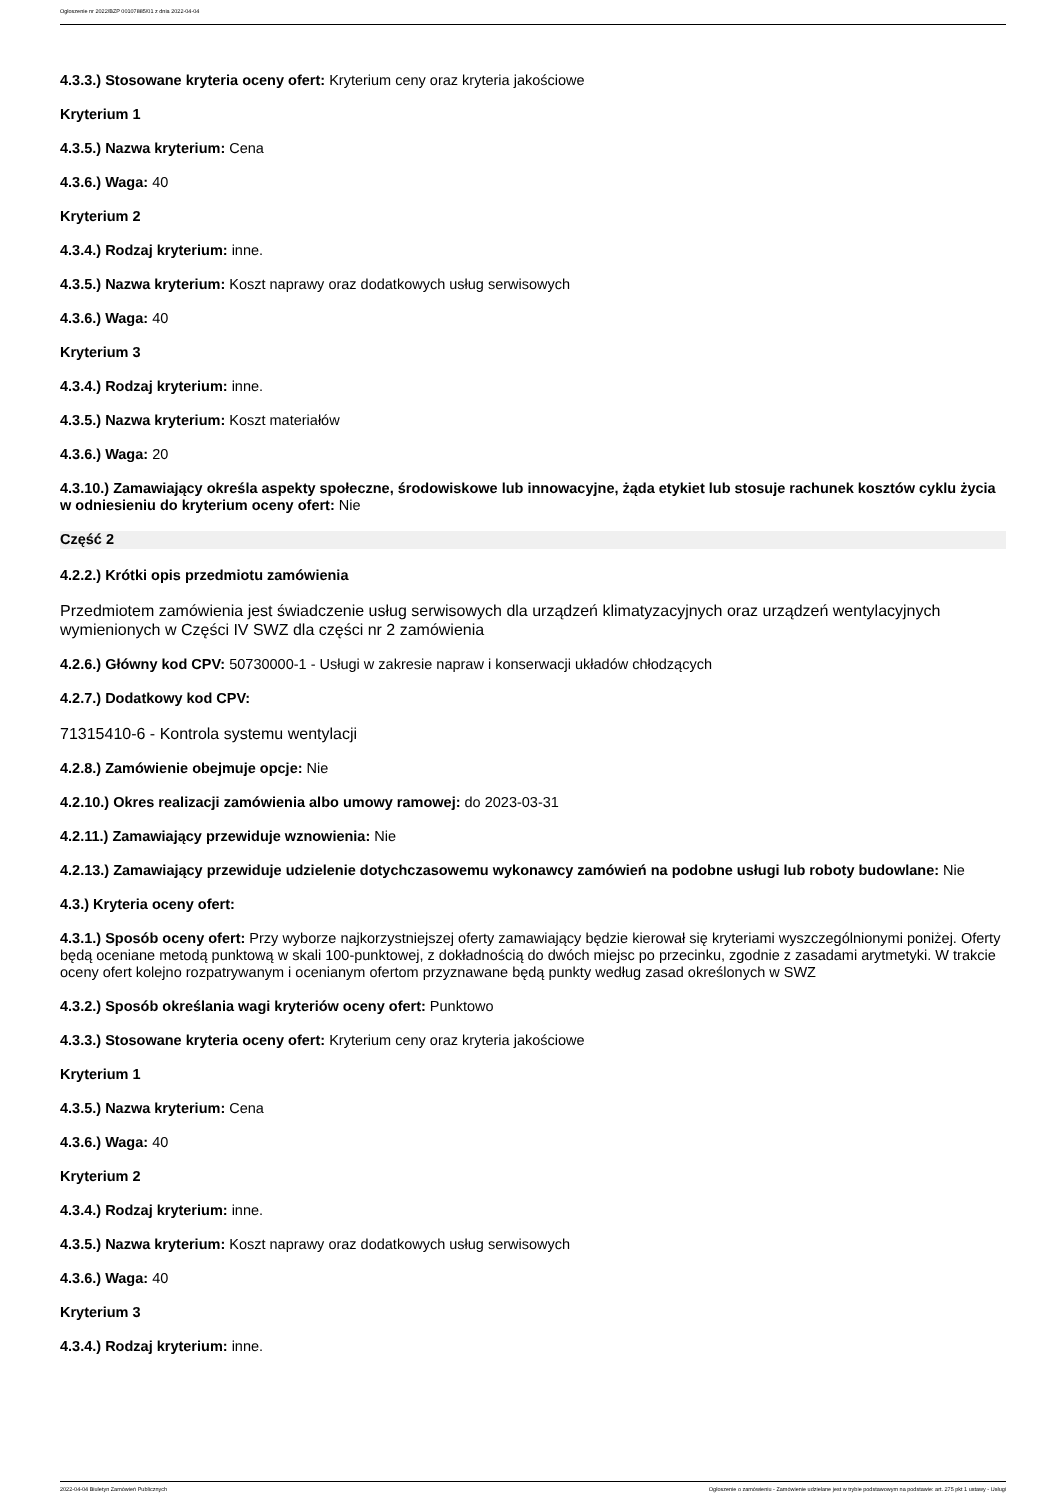Ogłoszenie nr 2022/BZP 00107885/01 z dnia 2022-04-04
4.3.3.) Stosowane kryteria oceny ofert: Kryterium ceny oraz kryteria jakościowe
Kryterium 1
4.3.5.) Nazwa kryterium: Cena
4.3.6.) Waga: 40
Kryterium 2
4.3.4.) Rodzaj kryterium: inne.
4.3.5.) Nazwa kryterium: Koszt naprawy oraz dodatkowych usług serwisowych
4.3.6.) Waga: 40
Kryterium 3
4.3.4.) Rodzaj kryterium: inne.
4.3.5.) Nazwa kryterium: Koszt materiałów
4.3.6.) Waga: 20
4.3.10.) Zamawiający określa aspekty społeczne, środowiskowe lub innowacyjne, żąda etykiet lub stosuje rachunek kosztów cyklu życia w odniesieniu do kryterium oceny ofert: Nie
Część 2
4.2.2.) Krótki opis przedmiotu zamówienia
Przedmiotem zamówienia jest świadczenie usług serwisowych dla urządzeń klimatyzacyjnych oraz urządzeń wentylacyjnych wymienionych w Części IV SWZ dla części nr 2 zamówienia
4.2.6.) Główny kod CPV: 50730000-1 - Usługi w zakresie napraw i konserwacji układów chłodzących
4.2.7.) Dodatkowy kod CPV:
71315410-6 - Kontrola systemu wentylacji
4.2.8.) Zamówienie obejmuje opcje: Nie
4.2.10.) Okres realizacji zamówienia albo umowy ramowej: do 2023-03-31
4.2.11.) Zamawiający przewiduje wznowienia: Nie
4.2.13.) Zamawiający przewiduje udzielenie dotychczasowemu wykonawcy zamówień na podobne usługi lub roboty budowlane: Nie
4.3.) Kryteria oceny ofert:
4.3.1.) Sposób oceny ofert: Przy wyborze najkorzystniejszej oferty zamawiający będzie kierował się kryteriami wyszczególnionymi poniżej. Oferty będą oceniane metodą punktową w skali 100-punktowej, z dokładnością do dwóch miejsc po przecinku, zgodnie z zasadami arytmetyki. W trakcie oceny ofert kolejno rozpatrywanym i ocenianym ofertom przyznawane będą punkty według zasad określonych w SWZ
4.3.2.) Sposób określania wagi kryteriów oceny ofert: Punktowo
4.3.3.) Stosowane kryteria oceny ofert: Kryterium ceny oraz kryteria jakościowe
Kryterium 1
4.3.5.) Nazwa kryterium: Cena
4.3.6.) Waga: 40
Kryterium 2
4.3.4.) Rodzaj kryterium: inne.
4.3.5.) Nazwa kryterium: Koszt naprawy oraz dodatkowych usług serwisowych
4.3.6.) Waga: 40
Kryterium 3
4.3.4.) Rodzaj kryterium: inne.
2022-04-04 Biuletyn Zamówień Publicznych Ogłoszenie o zamówieniu - Zamówienie udzielane jest w trybie podstawowym na podstawie: art. 275 pkt 1 ustawy - Usługi